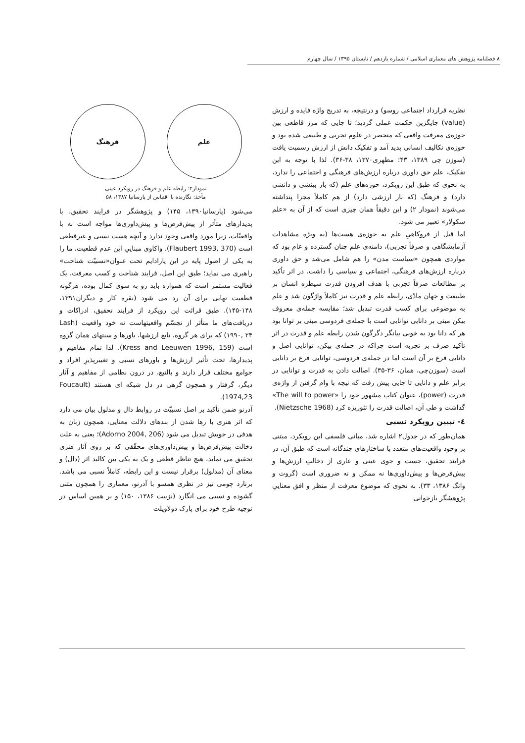٨ فصلنامه پژوهش های معماری اسلامی / شماره یازدهم / تابستان ۱۳۹۵ / سال چهارم
نظریه قرارداد اجتماعی روسو) و درنتیجه، به تدریج واژه فایده و ارزش (value) جایگزین حکمت عملی گردید؛ تا جایی که مرز قاطعی بین حوزه‌ی معرفت واقعی که منحصر در علوم تجربی و طبیعی شده بود و حوزه‌ی تکالیف انسانی پدید آمد و تفکیک دانش از ارزش رسمیت یافت (سوزن چی ۱۳۸۹، ۴۳؛ مطهری۱۳۷۰، ۳۸-۳۶). لذا با توجه به این تفکیک، علم حق داوری درباره ارزش‌های فرهنگی و اجتماعی را ندارد، به نحوی که طبق این رویکرد، حوزه‌های علم (که بار بینشی و دانشی دارد) و فرهنگ (که بار ارزشی دارد) از هم کاملاً مجزا پنداشته می‌شوند (نمودار ۲) و این دقیقاً همان چیزی است که از آن به «علم سکولار» تعبیر می شود.
اما قبل از فروکاهیِ علم به حوزه‌ی هست‌ها (به ویژه مشاهدات آزمایشگاهی و صرفاً تجربی)، دامنه‌ی علم چنان گسترده و عام بود که مواردی همچون «سیاست مدن» را هم شامل می‌شد و حق داوری درباره ارزش‌های فرهنگی، اجتماعی و سیاسی را داشت. در اثر تأکید بر مطالعات صرفاً تجربی با هدف افزودن قدرت سیطره انسان بر طبیعت و جهان مادّی، رابطه علم و قدرت نیز کاملاً واژگون شد و علم به موضوعی برای کسب قدرت تبدیل شد؛ مقایسه جمله‌ی معروف بیکن مبنی بر دانایی توانایی است با جمله‌ی فردوسی مبنی بر توانا بود هر که دانا بود به خوبی بیانگر دگرگون شدن رابطه علم و قدرت در اثر تأکید صرف بر تجربه است چراکه در جمله‌ی بیکن، توانایی اصل و دانایی فرع بر آن است اما در جمله‌ی فردوسی، توانایی فرع بر دانایی است (سوزن‌چی، همان، ۳۶-۳۵). اصالت دادن به قدرت و توانایی در برابر علم و دانایی تا جایی پیش رفت که نیچه با وام گرفتن از واژه‌ی قدرت (power)، عنوان کتاب مشهور خود را «The will to power» گذاشت و طی آن، اصالت قدرت را تئوریزه کرد (Nietzsche 1968).
٤- تبیین رویکرد نسبی
همان‌طور که در جدول۲ اشاره شد، مبانی فلسفی این رویکرد، مبتنی بر وجود واقعیت‌های متعدد با ساختارهای چندگانه است که طبق آن، در فرایند تحقیق، جست و جوی عینی و عاری از دخالتِ ارزش‌ها و پیش‌فرض‌ها و پیش‌داوری‌ها نه ممکن و نه ضروری است (گروت و وانگ ۱۳۸۶، ۳۳). به نحوی که موضوع معرفت از منظر و افق معناییِ پژوهشگر بازخوانی
علم فرهنگ
نمودار۲: رابطه علم و فرهنگ در رویکرد عینی
مأخذ: نگارنده با اقتباس از پارسانیا ۱۳۸۷، ۵۸
می‌شود (پارسانیا۱۳۹۰، ۱۴۵) و پژوهشگر در فرایند تحقیق، با پدیدارهای متأثر از پیش‌فرض‌ها و پیش‌داوری‌ها مواجه است نه با واقعیّات، زیرا مورد واقعی وجود ندارد و آنچه هست نسبی و غیرقطعی است (Flaubert 1993, 370). واکاوی مبناییِ این عدم قطعیت، ما را به یکی از اصول پایه در این پارادایم تحت عنوان«نسبیّت شناخت» راهبری می نماید؛ طبق این اصل، فرایند شناخت و کسب معرفت، یک فعالیت مستمر است که همواره باید رو به سوی کمال بوده، هرگونه قطعیت نهایی برای آن رد می شود (نقره کار و دیگران۱۳۹۱، ۱۴۸-۱۴۵). طبق قرائت این رویکرد از فرایند تحقیق، ادراکات و دریافت‌های ما متأثر از تجسّم واقعیتهاست نه خود واقعیت (Lash ۱۹۹۰, ۲۴) که برای هر گروه، تابع ارزشها، باورها و سنتهای همان گروه است (Kress and Leeuwen 1996, 159). لذا تمام مفاهیم و پدیدارها، تحت تأثیر ارزش‌ها و باورهای نسبی و تغییرپذیرِ افراد و جوامع مختلف قرار دارند و بالتبع، در درون نظامی از مفاهیم و آثار دیگر، گرفتار و همچون گرهی در دل شبکه ای هستند (Foucault 1974,23).
آدرنو ضمن تأکید بر اصل نسبیّت در روابط دال و مدلول بیان می دارد که اثر هنری با رها شدن از بندهای دلالت معنایی، همچون زبان به هدفی در خویش تبدیل می شود (Adorno 2004, 206)؛ یعنی به علت دخالت پیش‌فرض‌ها و پیش‌داوری‌های محقّقی که بر روی آثار هنری تحقیق می نماید، هیچ تناظر قطعی و یک به یکی بین کالبد اثر (دال) و معنای آن (مدلول) برقرار نیست و این رابطه، کاملاً نسبی می باشد. برنارد چومی نیز در نظری همسو با آدرنو، معماری را همچون متنی گشوده و نسبی می انگارد (نزبیت ۱۳۸۶، ۱۵۰) و بر همین اساس در توجیه طرح خود برای پارک دولاویلت